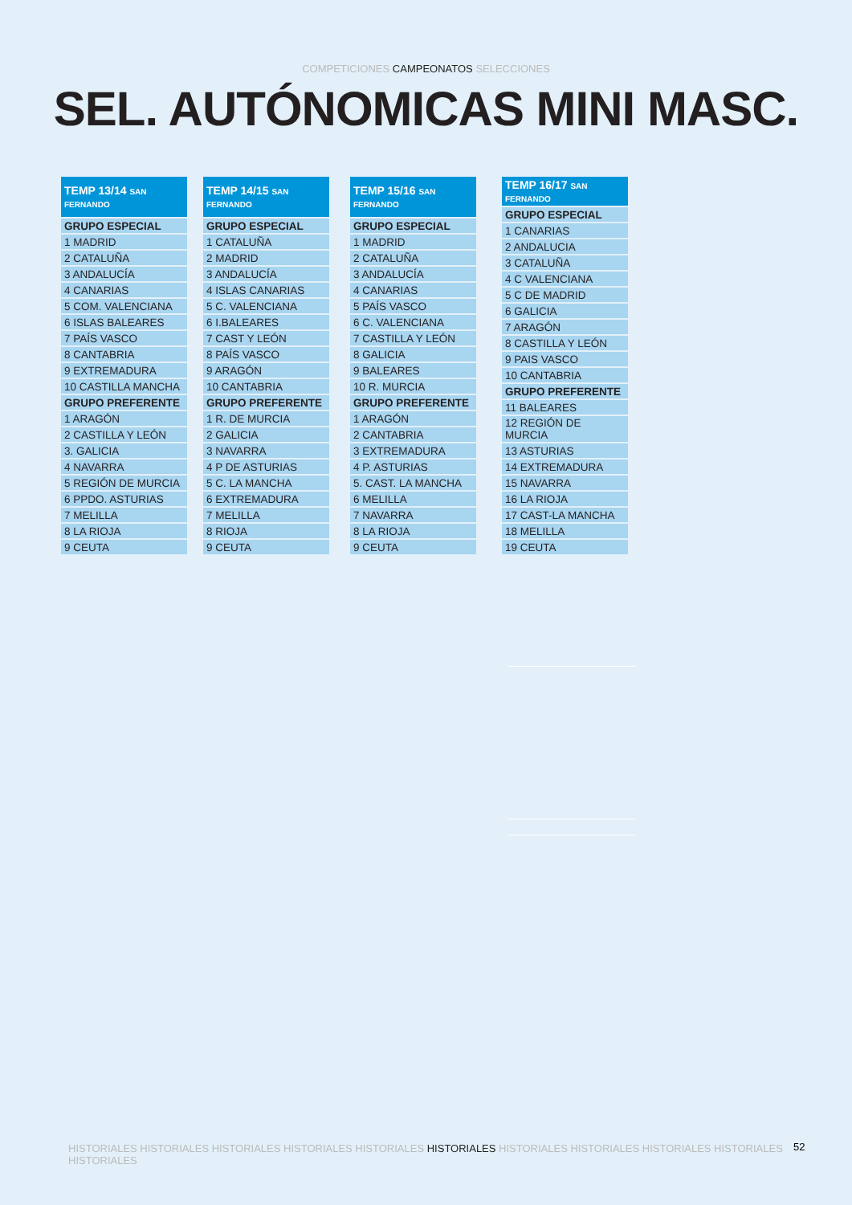COMPETICIONES CAMPEONATOS SELECCIONES
SEL. AUTÓNOMICAS MINI MASC.
| TEMP 13/14 SAN FERNANDO |
| --- |
| GRUPO ESPECIAL |
| 1 MADRID |
| 2 CATALUÑA |
| 3 ANDALUCÍA |
| 4 CANARIAS |
| 5 COM. VALENCIANA |
| 6 ISLAS BALEARES |
| 7 PAÍS VASCO |
| 8 CANTABRIA |
| 9 EXTREMADURA |
| 10 CASTILLA MANCHA |
| GRUPO PREFERENTE |
| 1 ARAGÓN |
| 2 CASTILLA Y LEÓN |
| 3. GALICIA |
| 4 NAVARRA |
| 5 REGIÓN DE MURCIA |
| 6 PPDO. ASTURIAS |
| 7 MELILLA |
| 8 LA RIOJA |
| 9 CEUTA |
| TEMP 14/15 SAN FERNANDO |
| --- |
| GRUPO ESPECIAL |
| 1 CATALUÑA |
| 2 MADRID |
| 3 ANDALUCÍA |
| 4 ISLAS CANARIAS |
| 5 C. VALENCIANA |
| 6 I.BALEARES |
| 7 CAST Y LEÓN |
| 8 PAÍS VASCO |
| 9 ARAGÓN |
| 10 CANTABRIA |
| GRUPO PREFERENTE |
| 1 R. DE MURCIA |
| 2 GALICIA |
| 3 NAVARRA |
| 4 P DE ASTURIAS |
| 5 C. LA MANCHA |
| 6 EXTREMADURA |
| 7 MELILLA |
| 8 RIOJA |
| 9 CEUTA |
| TEMP 15/16 SAN FERNANDO |
| --- |
| GRUPO ESPECIAL |
| 1 MADRID |
| 2 CATALUÑA |
| 3 ANDALUCÍA |
| 4 CANARIAS |
| 5 PAÍS VASCO |
| 6 C. VALENCIANA |
| 7 CASTILLA Y LEÓN |
| 8 GALICIA |
| 9 BALEARES |
| 10 R. MURCIA |
| GRUPO PREFERENTE |
| 1 ARAGÓN |
| 2 CANTABRIA |
| 3 EXTREMADURA |
| 4 P. ASTURIAS |
| 5. CAST. LA MANCHA |
| 6 MELILLA |
| 7 NAVARRA |
| 8 LA RIOJA |
| 9 CEUTA |
| TEMP 16/17 SAN FERNANDO |
| --- |
| GRUPO ESPECIAL |
| 1 CANARIAS |
| 2 ANDALUCIA |
| 3 CATALUÑA |
| 4 C VALENCIANA |
| 5 C DE MADRID |
| 6 GALICIA |
| 7 ARAGÓN |
| 8 CASTILLA Y LEÓN |
| 9 PAIS VASCO |
| 10 CANTABRIA |
| GRUPO PREFERENTE |
| 11 BALEARES |
| 12 REGIÓN DE MURCIA |
| 13 ASTURIAS |
| 14 EXTREMADURA |
| 15 NAVARRA |
| 16 LA RIOJA |
| 17 CAST-LA MANCHA |
| 18 MELILLA |
| 19 CEUTA |
HISTORIALES HISTORIALES HISTORIALES HISTORIALES HISTORIALES HISTORIALES HISTORIALES HISTORIALES HISTORIALES HISTORIALES HISTORIALES
52